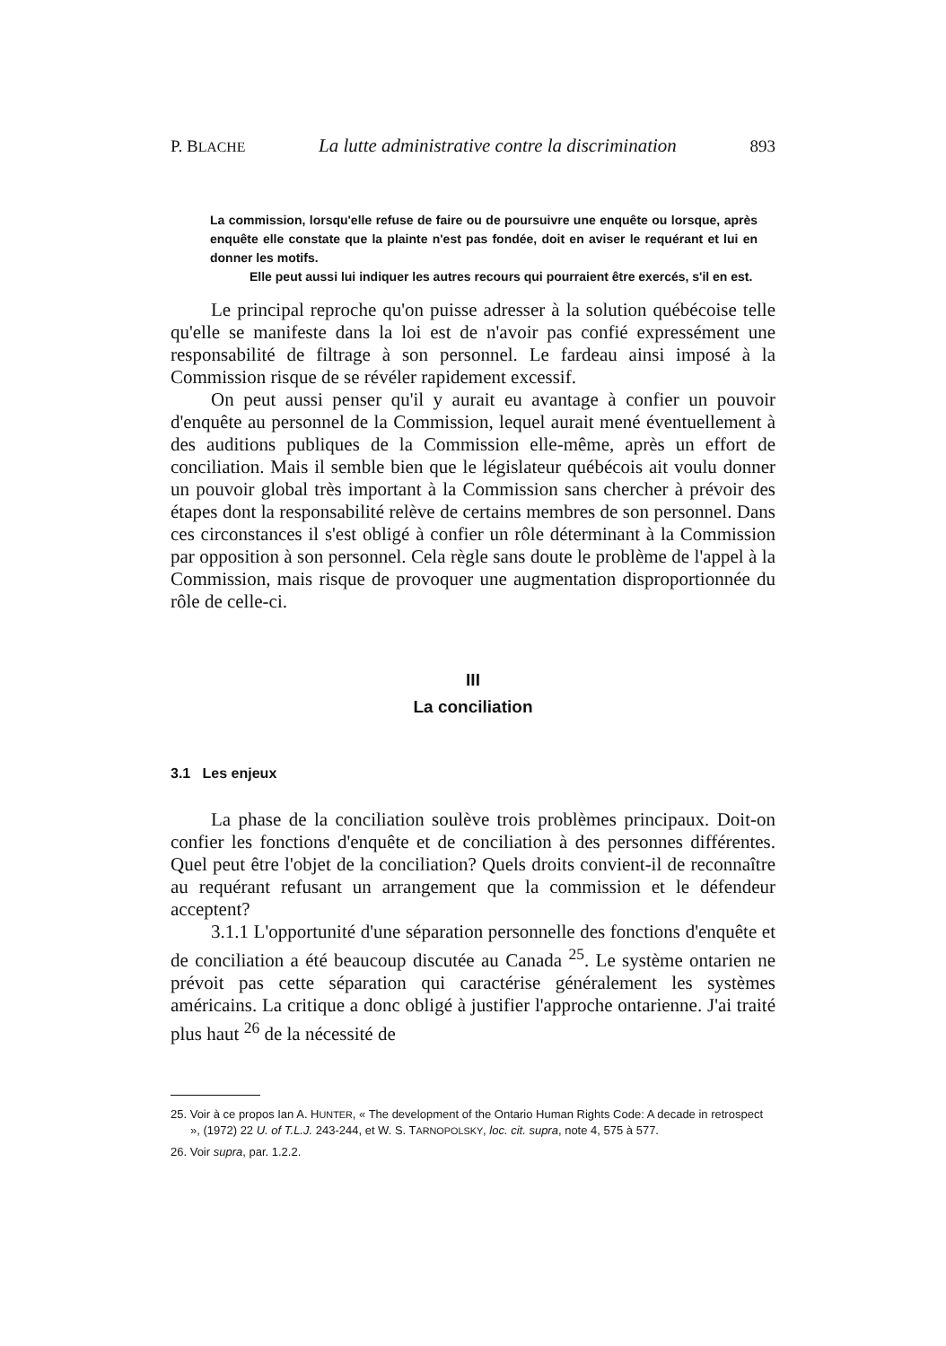P. BLACHE La lutte administrative contre la discrimination 893
La commission, lorsqu'elle refuse de faire ou de poursuivre une enquête ou lorsque, après enquête elle constate que la plainte n'est pas fondée, doit en aviser le requérant et lui en donner les motifs.
Elle peut aussi lui indiquer les autres recours qui pourraient être exercés, s'il en est.
Le principal reproche qu'on puisse adresser à la solution québécoise telle qu'elle se manifeste dans la loi est de n'avoir pas confié expressément une responsabilité de filtrage à son personnel. Le fardeau ainsi imposé à la Commission risque de se révéler rapidement excessif.
On peut aussi penser qu'il y aurait eu avantage à confier un pouvoir d'enquête au personnel de la Commission, lequel aurait mené éventuellement à des auditions publiques de la Commission elle-même, après un effort de conciliation. Mais il semble bien que le législateur québécois ait voulu donner un pouvoir global très important à la Commission sans chercher à prévoir des étapes dont la responsabilité relève de certains membres de son personnel. Dans ces circonstances il s'est obligé à confier un rôle déterminant à la Commission par opposition à son personnel. Cela règle sans doute le problème de l'appel à la Commission, mais risque de provoquer une augmentation disproportionnée du rôle de celle-ci.
III
La conciliation
3.1 Les enjeux
La phase de la conciliation soulève trois problèmes principaux. Doit-on confier les fonctions d'enquête et de conciliation à des personnes différentes. Quel peut être l'objet de la conciliation? Quels droits convient-il de reconnaître au requérant refusant un arrangement que la commission et le défendeur acceptent?
3.1.1 L'opportunité d'une séparation personnelle des fonctions d'enquête et de conciliation a été beaucoup discutée au Canada <sup>25</sup>. Le système ontarien ne prévoit pas cette séparation qui caractérise généralement les systèmes américains. La critique a donc obligé à justifier l'approche ontarienne. J'ai traité plus haut <sup>26</sup> de la nécessité de
25. Voir à ce propos Ian A. HUNTER, « The development of the Ontario Human Rights Code: A decade in retrospect », (1972) 22 U. of T.L.J. 243-244, et W. S. TARNOPOLSKY, loc. cit. supra, note 4, 575 à 577.
26. Voir supra, par. 1.2.2.